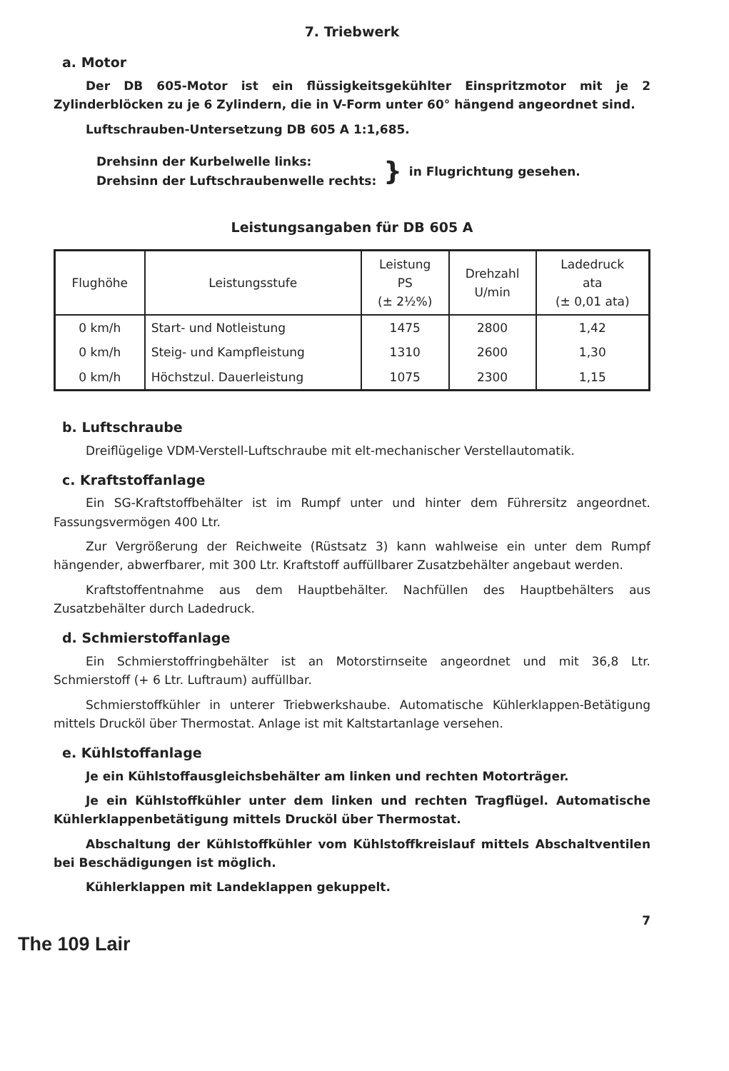7. Triebwerk
a. Motor
Der DB 605-Motor ist ein flüssigkeitsgekühlter Einspritzmotor mit je 2 Zylinderblöcken zu je 6 Zylindern, die in V-Form unter 60° hängend angeordnet sind.
Luftschrauben-Untersetzung DB 605 A 1:1,685.
Drehsinn der Kurbelwelle links:
Drehsinn der Luftschraubenwelle rechts:
}
in Flugrichtung gesehen.
Leistungsangaben für DB 605 A
| Flughöhe | Leistungsstufe | Leistung PS (± 2½%) | Drehzahl U/min | Ladedruck ata (± 0,01 ata) |
| --- | --- | --- | --- | --- |
| 0 km/h | Start- und Notleistung | 1475 | 2800 | 1,42 |
| 0 km/h | Steig- und Kampfleistung | 1310 | 2600 | 1,30 |
| 0 km/h | Höchstzul. Dauerleistung | 1075 | 2300 | 1,15 |
b. Luftschraube
Dreiflügelige VDM-Verstell-Luftschraube mit elt-mechanischer Verstellautomatik.
c. Kraftstoffanlage
Ein SG-Kraftstoffbehälter ist im Rumpf unter und hinter dem Führersitz angeordnet. Fassungsvermögen 400 Ltr.
Zur Vergrößerung der Reichweite (Rüstsatz 3) kann wahlweise ein unter dem Rumpf hängender, abwerfbarer, mit 300 Ltr. Kraftstoff auffüllbarer Zusatzbehälter angebaut werden.
Kraftstoffentnahme aus dem Hauptbehälter. Nachfüllen des Hauptbehälters aus Zusatzbehälter durch Ladedruck.
d. Schmierstoffanlage
Ein Schmierstoffringbehälter ist an Motorstirnseite angeordnet und mit 36,8 Ltr. Schmierstoff (+ 6 Ltr. Luftraum) auffüllbar.
Schmierstoffkühler in unterer Triebwerkshaube. Automatische Kühlerklappen-Betätigung mittels Drucköl über Thermostat. Anlage ist mit Kaltstartanlage versehen.
e. Kühlstoffanlage
Je ein Kühlstoffausgleichsbehälter am linken und rechten Motorträger.
Je ein Kühlstoffkühler unter dem linken und rechten Tragflügel. Automatische Kühlerklappenbetätigung mittels Drucköl über Thermostat.
Abschaltung der Kühlstoffkühler vom Kühlstoffkreislauf mittels Abschaltventilen bei Beschädigungen ist möglich.
Kühlerklappen mit Landeklappen gekuppelt.
7
The 109 Lair